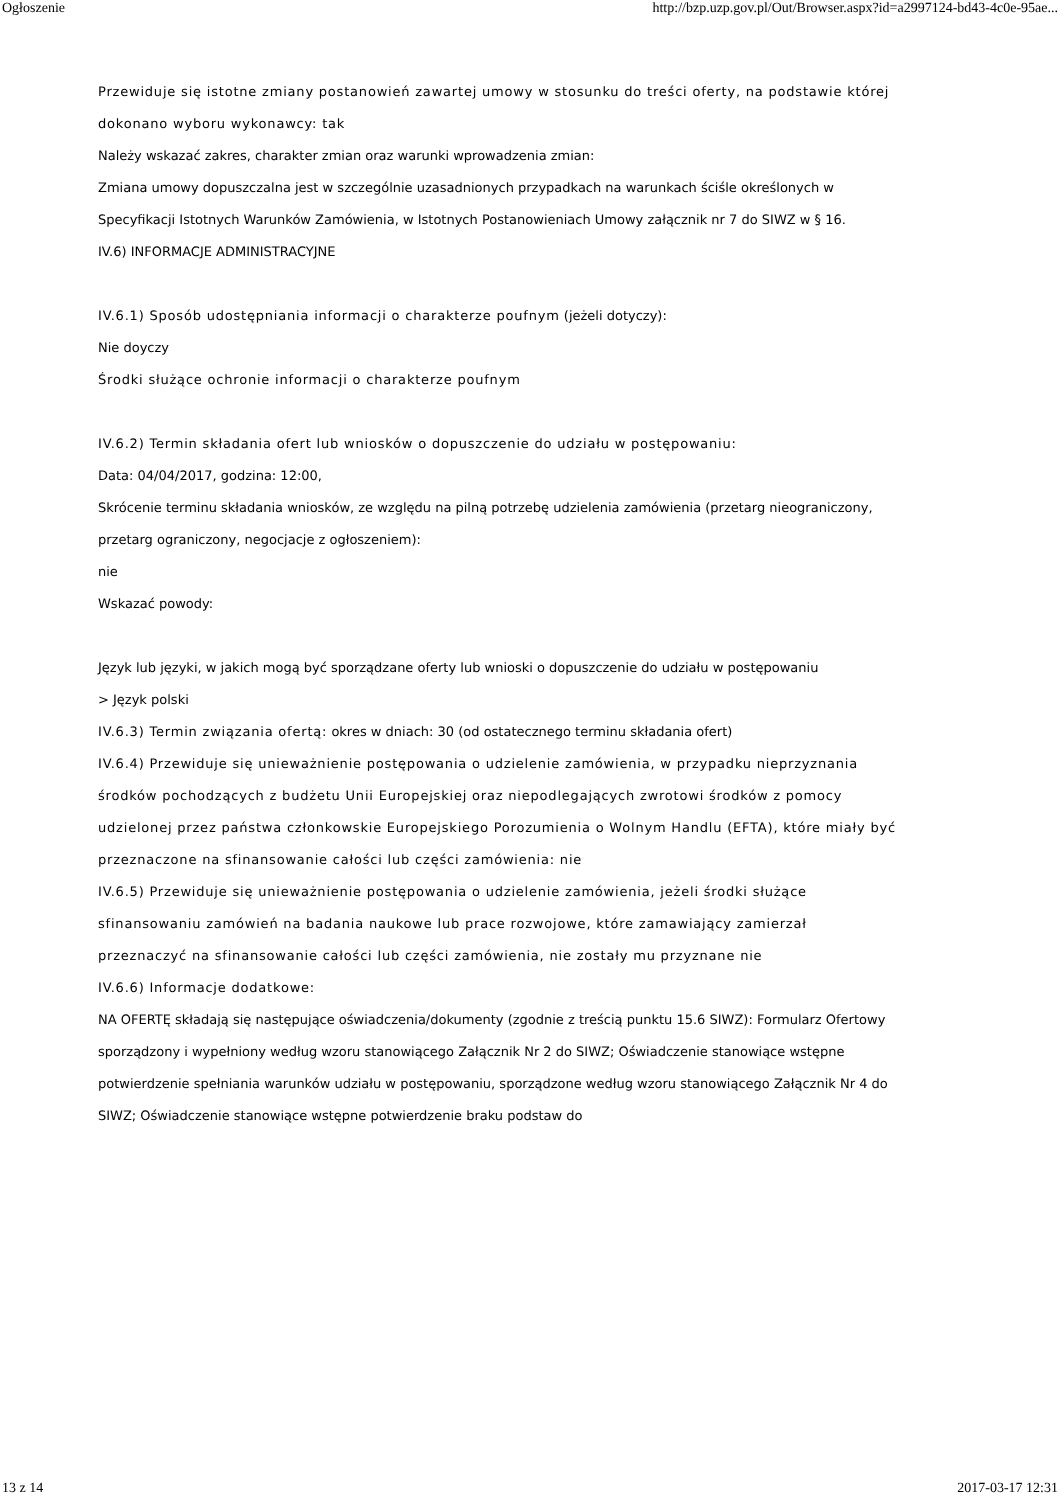Ogłoszenie http://bzp.uzp.gov.pl/Out/Browser.aspx?id=a2997124-bd43-4c0e-95ae...
Przewiduje się istotne zmiany postanowień zawartej umowy w stosunku do treści oferty, na podstawie której dokonano wyboru wykonawcy: tak
Należy wskazać zakres, charakter zmian oraz warunki wprowadzenia zmian:
Zmiana umowy dopuszczalna jest w szczególnie uzasadnionych przypadkach na warunkach ściśle określonych w Specyfikacji Istotnych Warunków Zamówienia, w Istotnych Postanowieniach Umowy załącznik nr 7 do SIWZ w § 16.
IV.6) INFORMACJE ADMINISTRACYJNE
IV.6.1) Sposób udostępniania informacji o charakterze poufnym (jeżeli dotyczy):
Nie doyczy
Środki służące ochronie informacji o charakterze poufnym
IV.6.2) Termin składania ofert lub wniosków o dopuszczenie do udziału w postępowaniu:
Data: 04/04/2017, godzina: 12:00,
Skrócenie terminu składania wniosków, ze względu na pilną potrzebę udzielenia zamówienia (przetarg nieograniczony, przetarg ograniczony, negocjacje z ogłoszeniem):
nie
Wskazać powody:
Język lub języki, w jakich mogą być sporządzane oferty lub wnioski o dopuszczenie do udziału w postępowaniu
> Język polski
IV.6.3) Termin związania ofertą: okres w dniach: 30 (od ostatecznego terminu składania ofert)
IV.6.4) Przewiduje się unieważnienie postępowania o udzielenie zamówienia, w przypadku nieprzyznania środków pochodzących z budżetu Unii Europejskiej oraz niepodlegających zwrotowi środków z pomocy udzielonej przez państwa członkowskie Europejskiego Porozumienia o Wolnym Handlu (EFTA), które miały być przeznaczone na sfinansowanie całości lub części zamówienia: nie
IV.6.5) Przewiduje się unieważnienie postępowania o udzielenie zamówienia, jeżeli środki służące sfinansowaniu zamówień na badania naukowe lub prace rozwojowe, które zamawiający zamierzał przeznaczyć na sfinansowanie całości lub części zamówienia, nie zostały mu przyznane nie
IV.6.6) Informacje dodatkowe:
NA OFERTĘ składają się następujące oświadczenia/dokumenty (zgodnie z treścią punktu 15.6 SIWZ): Formularz Ofertowy sporządzony i wypełniony według wzoru stanowiącego Załącznik Nr 2 do SIWZ; Oświadczenie stanowiące wstępne potwierdzenie spełniania warunków udziału w postępowaniu, sporządzone według wzoru stanowiącego Załącznik Nr 4 do SIWZ; Oświadczenie stanowiące wstępne potwierdzenie braku podstaw do
13 z 14 2017-03-17 12:31